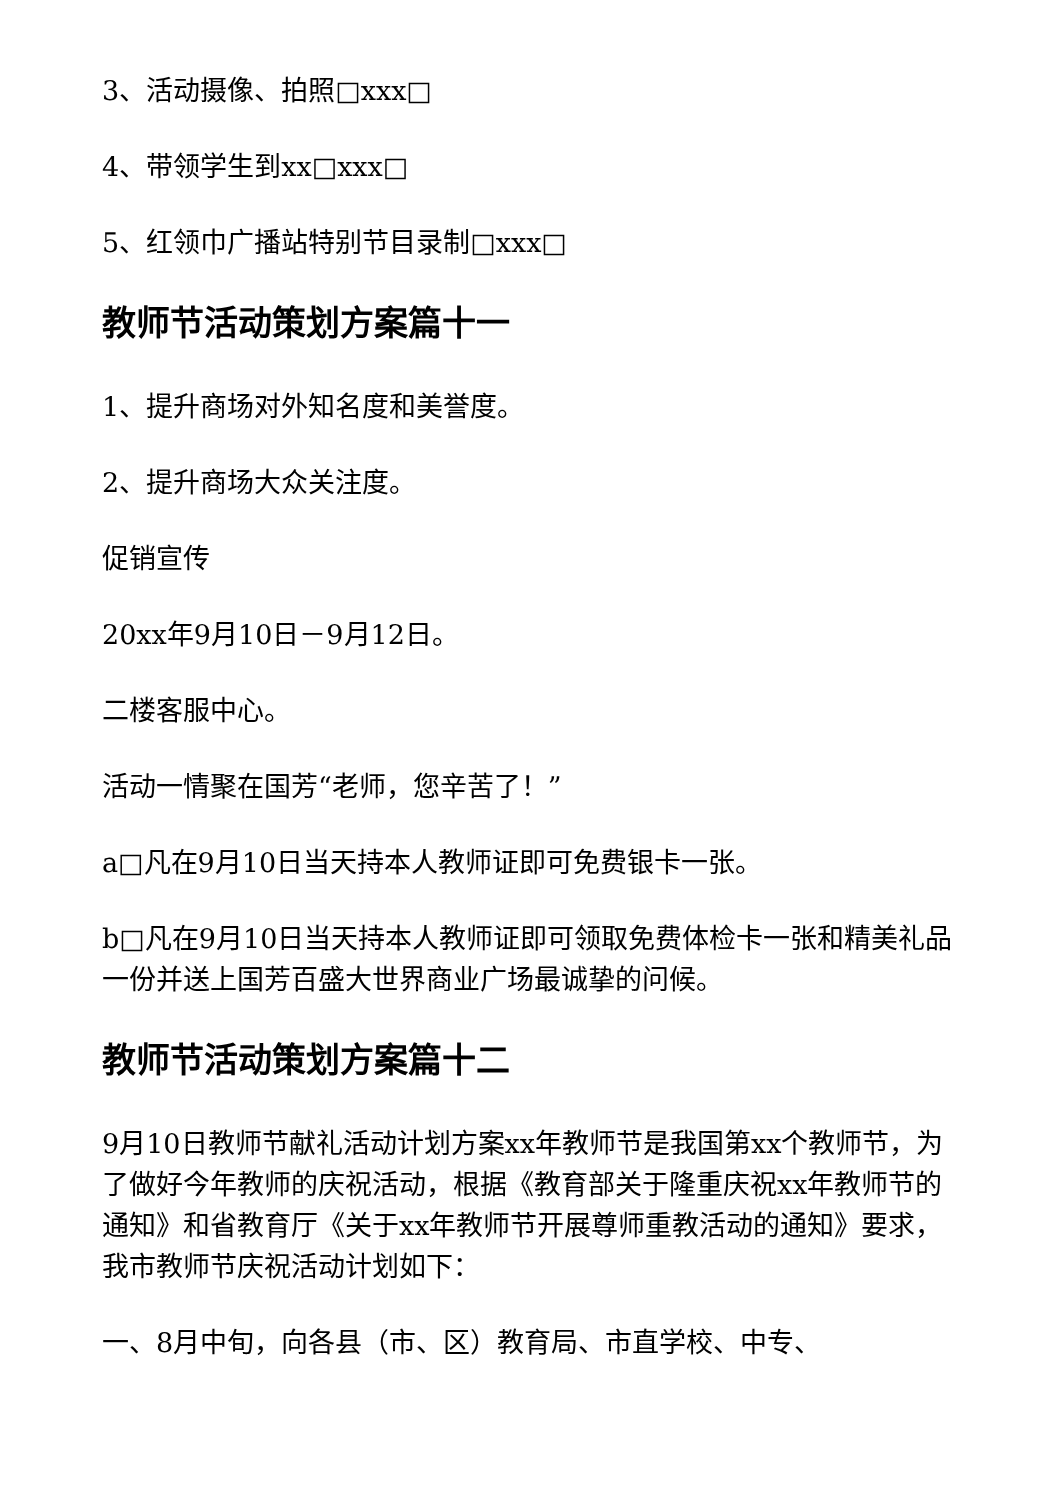3、活动摄像、拍照□xxx□
4、带领学生到xx□xxx□
5、红领巾广播站特别节目录制□xxx□
教师节活动策划方案篇十一
1、提升商场对外知名度和美誉度。
2、提升商场大众关注度。
促销宣传
20xx年9月10日－9月12日。
二楼客服中心。
活动一情聚在国芳“老师，您辛苦了！”
a□凡在9月10日当天持本人教师证即可免费银卡一张。
b□凡在9月10日当天持本人教师证即可领取免费体检卡一张和精美礼品一份并送上国芳百盛大世界商业广场最诚挚的问候。
教师节活动策划方案篇十二
9月10日教师节献礼活动计划方案xx年教师节是我国第xx个教师节，为了做好今年教师的庆祝活动，根据《教育部关于隆重庆祝xx年教师节的通知》和省教育厅《关于xx年教师节开展尊师重教活动的通知》要求，我市教师节庆祝活动计划如下：
一、8月中旬，向各县（市、区）教育局、市直学校、中专、